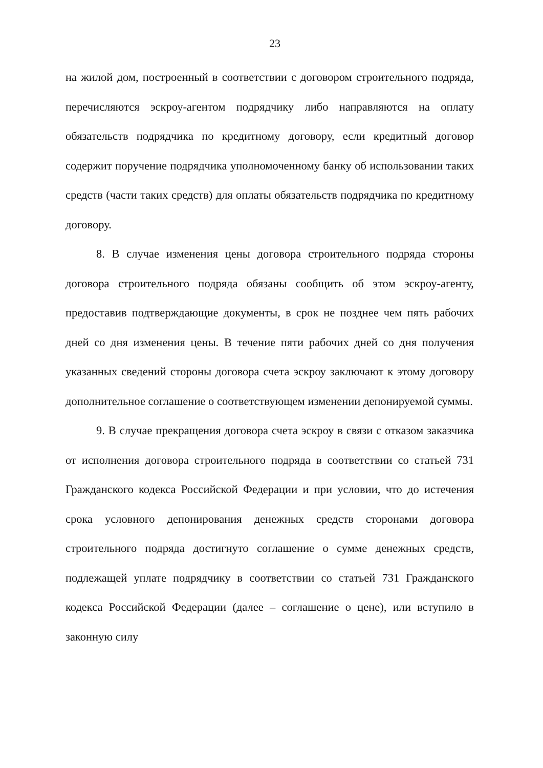23
на жилой дом, построенный в соответствии с договором строительного подряда, перечисляются эскроу-агентом подрядчику либо направляются на оплату обязательств подрядчика по кредитному договору, если кредитный договор содержит поручение подрядчика уполномоченному банку об использовании таких средств (части таких средств) для оплаты обязательств подрядчика по кредитному договору.
8. В случае изменения цены договора строительного подряда стороны договора строительного подряда обязаны сообщить об этом эскроу-агенту, предоставив подтверждающие документы, в срок не позднее чем пять рабочих дней со дня изменения цены. В течение пяти рабочих дней со дня получения указанных сведений стороны договора счета эскроу заключают к этому договору дополнительное соглашение о соответствующем изменении депонируемой суммы.
9. В случае прекращения договора счета эскроу в связи с отказом заказчика от исполнения договора строительного подряда в соответствии со статьей 731 Гражданского кодекса Российской Федерации и при условии, что до истечения срока условного депонирования денежных средств сторонами договора строительного подряда достигнуто соглашение о сумме денежных средств, подлежащей уплате подрядчику в соответствии со статьей 731 Гражданского кодекса Российской Федерации (далее – соглашение о цене), или вступило в законную силу